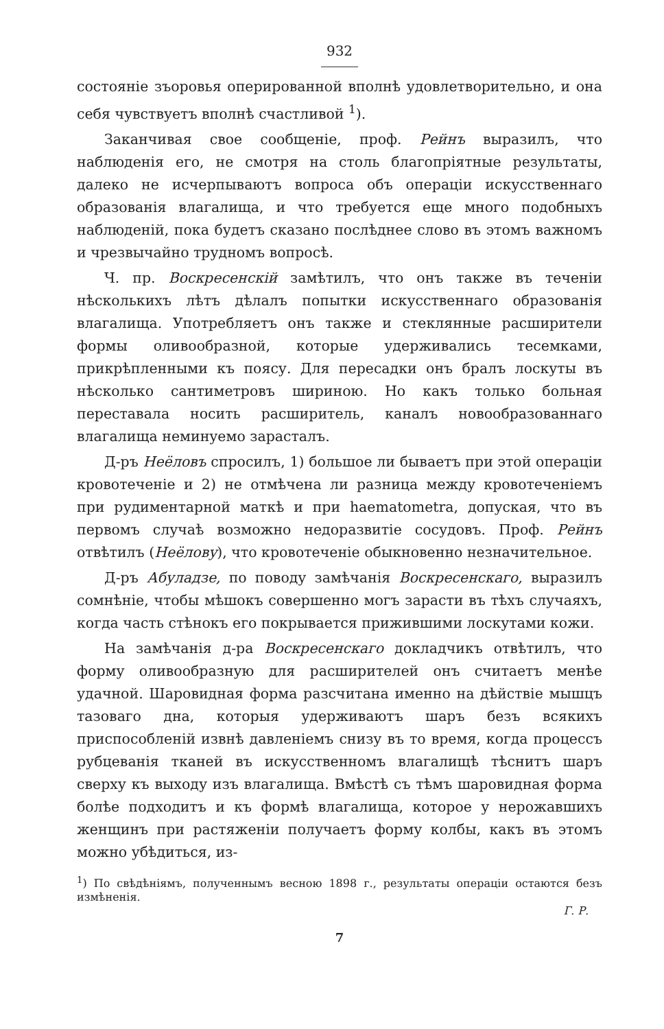932
состоянiе зъоровья оперированной вполнѣ удовлетворительно, и она себя чувствуетъ вполнѣ счастливой <sup>1</sup>).
Заканчивая свое сообщенiе, проф. Рейнъ выразилъ, что наблюденiя его, не смотря на столь благопрiятные результаты, далеко не исчерпываютъ вопроса объ операцiи искусственнаго образованiя влагалища, и что требуется еще много подобныхъ наблюденiй, пока будетъ сказано послѣднее слово въ этомъ важномъ и чрезвычайно трудномъ вопросѣ.
Ч. пр. Воскресенскiй замѣтилъ, что онъ также въ теченiи нѣсколькихъ лѣтъ дѣлалъ попытки искусственнаго образованiя влагалища. Употребляетъ онъ также и стеклянные расширители формы оливообразной, которые удерживались тесемками, прикрѣпленными къ поясу. Для пересадки онъ бралъ лоскуты въ нѣсколько сантиметровъ шириною. Но какъ только больная переставала носить расширитель, каналъ новообразованнаго влагалища неминуемо зарасталъ.
Д-ръ Неёловъ спросилъ, 1) большое ли бываетъ при этой операцiи кровотеченiе и 2) не отмѣчена ли разница между кровотеченiемъ при рудиментарной маткѣ и при haematometra, допуская, что въ первомъ случаѣ возможно недоразвитiе сосудовъ. Проф. Рейнъ отвѣтилъ (Неёлову), что кровотеченiе обыкновенно незначительное.
Д-ръ Абуладзе, по поводу замѣчанiя Воскресенскаго, выразилъ сомнѣнiе, чтобы мѣшокъ совершенно могъ зарасти въ тѣхъ случаяхъ, когда часть стѣнокъ его покрывается прижившими лоскутами кожи.
На замѣчанiя д-ра Воскресенскаго докладчикъ отвѣтилъ, что форму оливообразную для расширителей онъ считаетъ менѣе удачной. Шаровидная форма разсчитана именно на дѣйствiе мышцъ тазоваго дна, которыя удерживаютъ шаръ безъ всякихъ приспособленiй извнѣ давленiемъ снизу въ то время, когда процессъ рубцеванiя тканей въ искусственномъ влагалищѣ тѣснитъ шаръ сверху къ выходу изъ влагалища. Вмѣстѣ съ тѣмъ шаровидная форма болѣе подходитъ и къ формѣ влагалища, которое у нерожавшихъ женщинъ при растяженiи получаетъ форму колбы, какъ въ этомъ можно убѣдиться, из-
<sup>1</sup>) По свѣдѣнiямъ, полученнымъ весною 1898 г., результаты операцiи остаются безъ измѣненiя.
Г. Р.
7